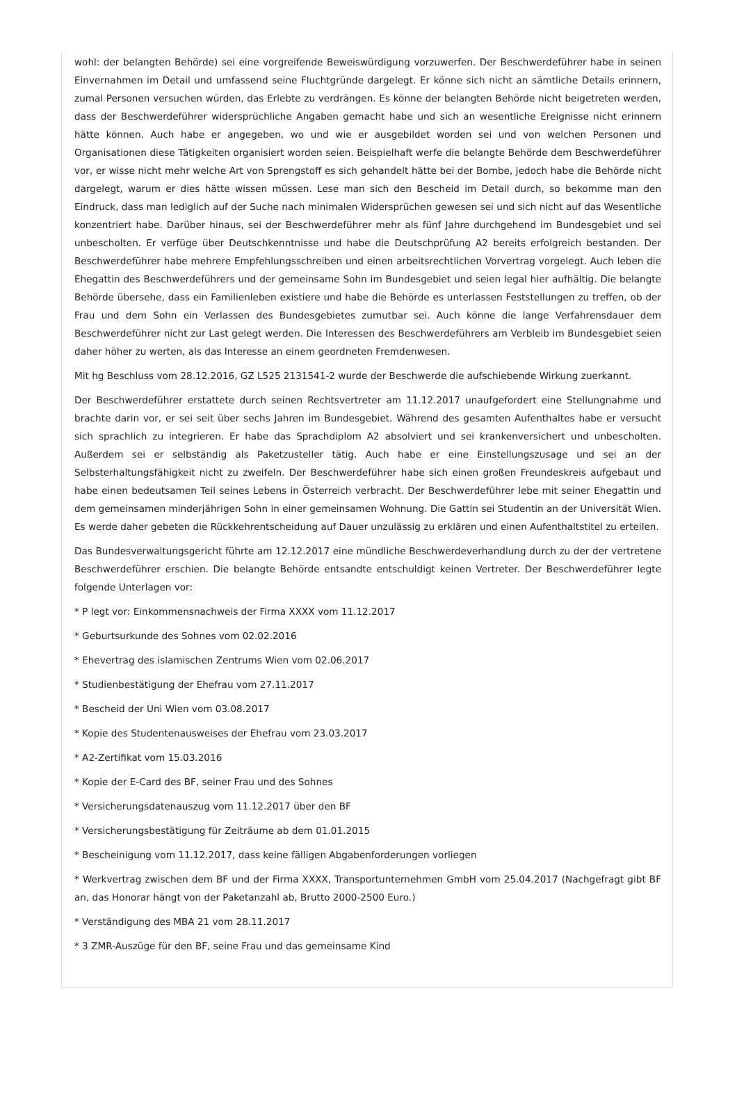wohl: der belangten Behörde) sei eine vorgreifende Beweiswürdigung vorzuwerfen. Der Beschwerdeführer habe in seinen Einvernahmen im Detail und umfassend seine Fluchtgründe dargelegt. Er könne sich nicht an sämtliche Details erinnern, zumal Personen versuchen würden, das Erlebte zu verdrängen. Es könne der belangten Behörde nicht beigetreten werden, dass der Beschwerdeführer widersprüchliche Angaben gemacht habe und sich an wesentliche Ereignisse nicht erinnern hätte können. Auch habe er angegeben, wo und wie er ausgebildet worden sei und von welchen Personen und Organisationen diese Tätigkeiten organisiert worden seien. Beispielhaft werfe die belangte Behörde dem Beschwerdeführer vor, er wisse nicht mehr welche Art von Sprengstoff es sich gehandelt hätte bei der Bombe, jedoch habe die Behörde nicht dargelegt, warum er dies hätte wissen müssen. Lese man sich den Bescheid im Detail durch, so bekomme man den Eindruck, dass man lediglich auf der Suche nach minimalen Widersprüchen gewesen sei und sich nicht auf das Wesentliche konzentriert habe. Darüber hinaus, sei der Beschwerdeführer mehr als fünf Jahre durchgehend im Bundesgebiet und sei unbescholten. Er verfüge über Deutschkenntnisse und habe die Deutschprüfung A2 bereits erfolgreich bestanden. Der Beschwerdeführer habe mehrere Empfehlungsschreiben und einen arbeitsrechtlichen Vorvertrag vorgelegt. Auch leben die Ehegattin des Beschwerdeführers und der gemeinsame Sohn im Bundesgebiet und seien legal hier aufhältig. Die belangte Behörde übersehe, dass ein Familienleben existiere und habe die Behörde es unterlassen Feststellungen zu treffen, ob der Frau und dem Sohn ein Verlassen des Bundesgebietes zumutbar sei. Auch könne die lange Verfahrensdauer dem Beschwerdeführer nicht zur Last gelegt werden. Die Interessen des Beschwerdeführers am Verbleib im Bundesgebiet seien daher höher zu werten, als das Interesse an einem geordneten Fremdenwesen.
Mit hg Beschluss vom 28.12.2016, GZ L525 2131541-2 wurde der Beschwerde die aufschiebende Wirkung zuerkannt.
Der Beschwerdeführer erstattete durch seinen Rechtsvertreter am 11.12.2017 unaufgefordert eine Stellungnahme und brachte darin vor, er sei seit über sechs Jahren im Bundesgebiet. Während des gesamten Aufenthaltes habe er versucht sich sprachlich zu integrieren. Er habe das Sprachdiplom A2 absolviert und sei krankenversichert und unbescholten. Außerdem sei er selbständig als Paketzusteller tätig. Auch habe er eine Einstellungszusage und sei an der Selbsterhaltungsfähigkeit nicht zu zweifeln. Der Beschwerdeführer habe sich einen großen Freundeskreis aufgebaut und habe einen bedeutsamen Teil seines Lebens in Österreich verbracht. Der Beschwerdeführer lebe mit seiner Ehegattin und dem gemeinsamen minderjährigen Sohn in einer gemeinsamen Wohnung. Die Gattin sei Studentin an der Universität Wien. Es werde daher gebeten die Rückkehrentscheidung auf Dauer unzulässig zu erklären und einen Aufenthaltstitel zu erteilen.
Das Bundesverwaltungsgericht führte am 12.12.2017 eine mündliche Beschwerdeverhandlung durch zu der der vertretene Beschwerdeführer erschien. Die belangte Behörde entsandte entschuldigt keinen Vertreter. Der Beschwerdeführer legte folgende Unterlagen vor:
* P legt vor: Einkommensnachweis der Firma XXXX vom 11.12.2017
* Geburtsurkunde des Sohnes vom 02.02.2016
* Ehevertrag des islamischen Zentrums Wien vom 02.06.2017
* Studienbestätigung der Ehefrau vom 27.11.2017
* Bescheid der Uni Wien vom 03.08.2017
* Kopie des Studentenausweises der Ehefrau vom 23.03.2017
* A2-Zertifikat vom 15.03.2016
* Kopie der E-Card des BF, seiner Frau und des Sohnes
* Versicherungsdatenauszug vom 11.12.2017 über den BF
* Versicherungsbestätigung für Zeiträume ab dem 01.01.2015
* Bescheinigung vom 11.12.2017, dass keine fälligen Abgabenforderungen vorliegen
* Werkvertrag zwischen dem BF und der Firma XXXX, Transportunternehmen GmbH vom 25.04.2017 (Nachgefragt gibt BF an, das Honorar hängt von der Paketanzahl ab, Brutto 2000-2500 Euro.)
* Verständigung des MBA 21 vom 28.11.2017
* 3 ZMR-Auszüge für den BF, seine Frau und das gemeinsame Kind